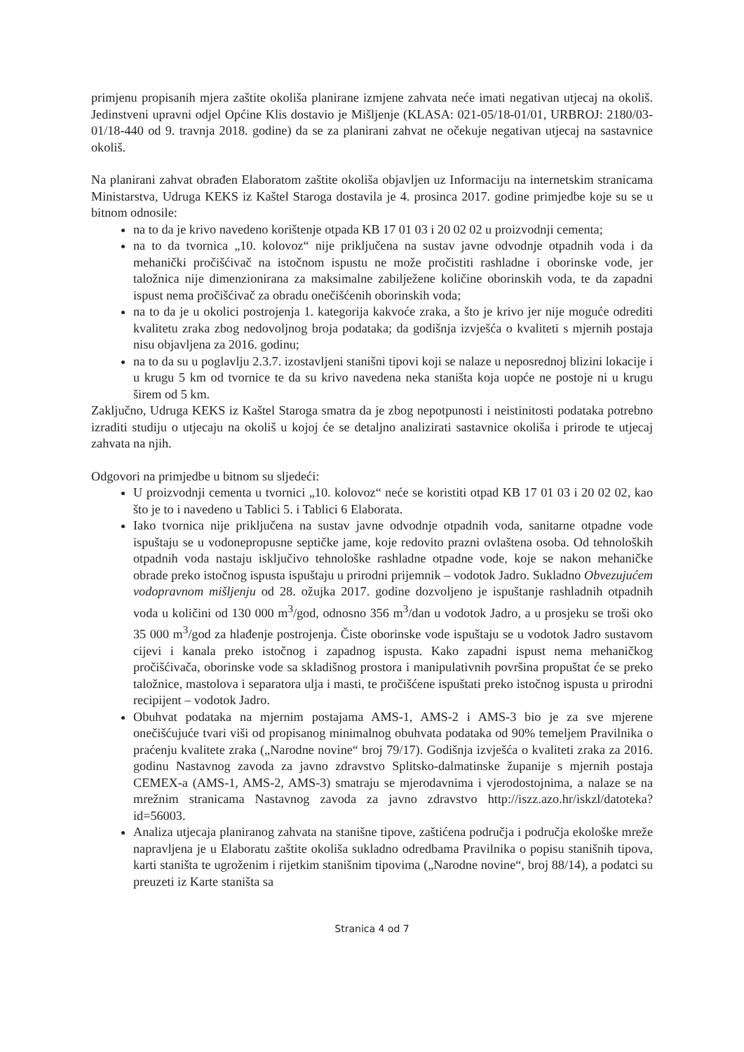primjenu propisanih mjera zaštite okoliša planirane izmjene zahvata neće imati negativan utjecaj na okoliš. Jedinstveni upravni odjel Općine Klis dostavio je Mišljenje (KLASA: 021-05/18-01/01, URBROJ: 2180/03-01/18-440 od 9. travnja 2018. godine) da se za planirani zahvat ne očekuje negativan utjecaj na sastavnice okoliš.
Na planirani zahvat obrađen Elaboratom zaštite okoliša objavljen uz Informaciju na internetskim stranicama Ministarstva, Udruga KEKS iz Kaštel Staroga dostavila je 4. prosinca 2017. godine primjedbe koje su se u bitnom odnosile:
na to da je krivo navedeno korištenje otpada KB 17 01 03 i 20 02 02 u proizvodnji cementa;
na to da tvornica „10. kolovoz“ nije priključena na sustav javne odvodnje otpadnih voda i da mehanički pročišćivač na istočnom ispustu ne može pročistiti rashladne i oborinske vode, jer taložnica nije dimenzionirana za maksimalne zabilježene količine oborinskih voda, te da zapadni ispust nema pročišćivač za obradu onečišćenih oborinskih voda;
na to da je u okolici postrojenja 1. kategorija kakvoće zraka, a što je krivo jer nije moguće odrediti kvalitetu zraka zbog nedovoljnog broja podataka; da godišnja izvješća o kvaliteti s mjernih postaja nisu objavljena za 2016. godinu;
na to da su u poglavlju 2.3.7. izostavljeni stanišni tipovi koji se nalaze u neposrednoj blizini lokacije i u krugu 5 km od tvornice te da su krivo navedena neka staništa koja uopće ne postoje ni u krugu širem od 5 km.
Zaključno, Udruga KEKS iz Kaštel Staroga smatra da je zbog nepotpunosti i neistinitosti podataka potrebno izraditi studiju o utjecaju na okoliš u kojoj će se detaljno analizirati sastavnice okoliša i prirode te utjecaj zahvata na njih.
Odgovori na primjedbe u bitnom su sljedeći:
U proizvodnji cementa u tvornici „10. kolovoz“ neće se koristiti otpad KB 17 01 03 i 20 02 02, kao što je to i navedeno u Tablici 5. i Tablici 6 Elaborata.
Iako tvornica nije priključena na sustav javne odvodnje otpadnih voda, sanitarne otpadne vode ispuštaju se u vodonepropusne septičke jame, koje redovito prazni ovlaštena osoba. Od tehnoloških otpadnih voda nastaju isključivo tehnološke rashladne otpadne vode, koje se nakon mehaničke obrade preko istočnog ispusta ispuštaju u prirodni prijemnik – vodotok Jadro. Sukladno Obvezujućem vodopravnom mišljenju od 28. ožujka 2017. godine dozvoljeno je ispuštanje rashladnih otpadnih voda u količini od 130 000 m<sup>3</sup>/god, odnosno 356 m<sup>3</sup>/dan u vodotok Jadro, a u prosjeku se troši oko 35 000 m<sup>3</sup>/god za hlađenje postrojenja. Čiste oborinske vode ispuštaju se u vodotok Jadro sustavom cijevi i kanala preko istočnog i zapadnog ispusta. Kako zapadni ispust nema mehaničkog pročišćivača, oborinske vode sa skladišnog prostora i manipulativnih površina propuštat će se preko taložnice, mastolova i separatora ulja i masti, te pročišćene ispuštati preko istočnog ispusta u prirodni recipijent – vodotok Jadro.
Obuhvat podataka na mjernim postajama AMS-1, AMS-2 i AMS-3 bio je za sve mjerene onečišćujuće tvari viši od propisanog minimalnog obuhvata podataka od 90% temeljem Pravilnika o praćenju kvalitete zraka („Narodne novine“ broj 79/17). Godišnja izvješća o kvaliteti zraka za 2016. godinu Nastavnog zavoda za javno zdravstvo Splitsko-dalmatinske županije s mjernih postaja CEMEX-a (AMS-1, AMS-2, AMS-3) smatraju se mjerodavnima i vjerodostojnima, a nalaze se na mrežnim stranicama Nastavnog zavoda za javno zdravstvo http://iszz.azo.hr/iskzl/datoteka?id=56003.
Analiza utjecaja planiranog zahvata na stanišne tipove, zaštićena područja i područja ekološke mreže napravljena je u Elaboratu zaštite okoliša sukladno odredbama Pravilnika o popisu stanišnih tipova, karti staništa te ugroženim i rijetkim stanišnim tipovima („Narodne novine“, broj 88/14), a podatci su preuzeti iz Karte staništa sa
Stranica 4 od 7